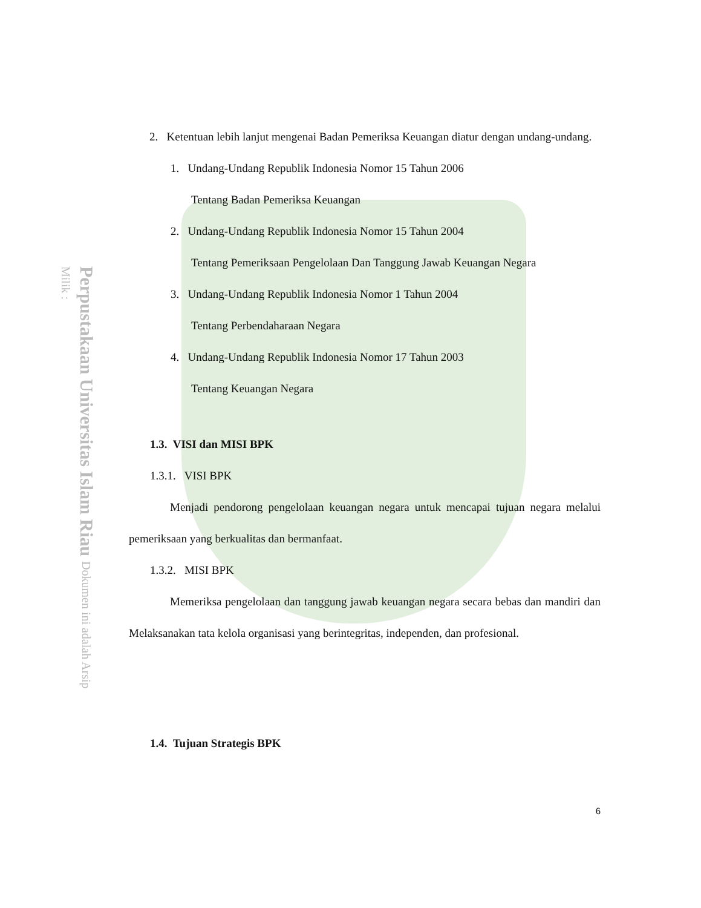Perpustakaan Universitas Islam Riau Dokumen ini adalah Arsip Milik :
2. Ketentuan lebih lanjut mengenai Badan Pemeriksa Keuangan diatur dengan undang-undang.
1. Undang-Undang Republik Indonesia Nomor 15 Tahun 2006
Tentang Badan Pemeriksa Keuangan
2. Undang-Undang Republik Indonesia Nomor 15 Tahun 2004
Tentang Pemeriksaan Pengelolaan Dan Tanggung Jawab Keuangan Negara
3. Undang-Undang Republik Indonesia Nomor 1 Tahun 2004
Tentang Perbendaharaan Negara
4. Undang-Undang Republik Indonesia Nomor 17 Tahun 2003
Tentang Keuangan Negara
1.3. VISI dan MISI BPK
1.3.1. VISI BPK
Menjadi pendorong pengelolaan keuangan negara untuk mencapai tujuan negara melalui pemeriksaan yang berkualitas dan bermanfaat.
1.3.2. MISI BPK
Memeriksa pengelolaan dan tanggung jawab keuangan negara secara bebas dan mandiri dan Melaksanakan tata kelola organisasi yang berintegritas, independen, dan profesional.
1.4. Tujuan Strategis BPK
6